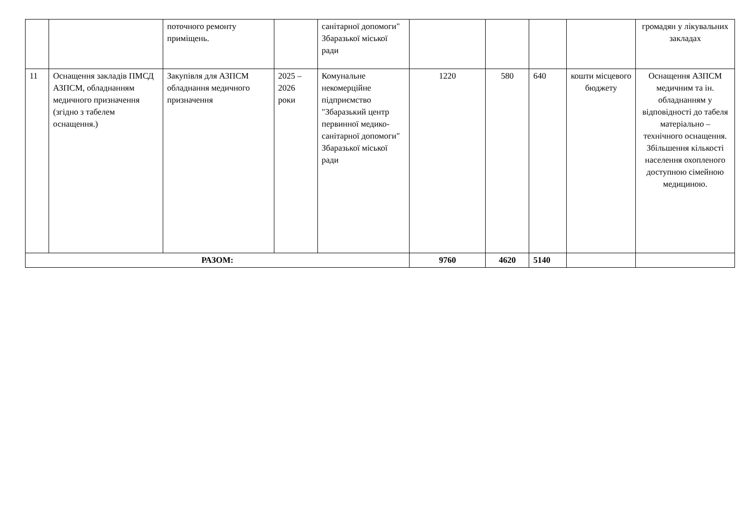| | | поточного ремонту приміщень. | | санітарної допомоги" Збаразької міської ради | | | | | громадян у лікувальних закладах |
| 11 | Оснащення закладів ПМСД АЗПСМ, обладнанням медичного призначення (згідно з табелем оснащення.) | Закупівля для АЗПСМ обладнання медичного призначення | 2025 – 2026 роки | Комунальне некомерційне підприємство "Збаразький центр первинної медико-санітарної допомоги" Збаразької міської ради | 1220 | 580 | 640 | кошти місцевого бюджету | Оснащення АЗПСМ медичним та ін. обладнанням у відповідності до табеля матеріально – технічного оснащення. Збільшення кількості населення охопленого доступною сімейною медициною. |
| РАЗОМ: | | | | | 9760 | 4620 | 5140 | | |